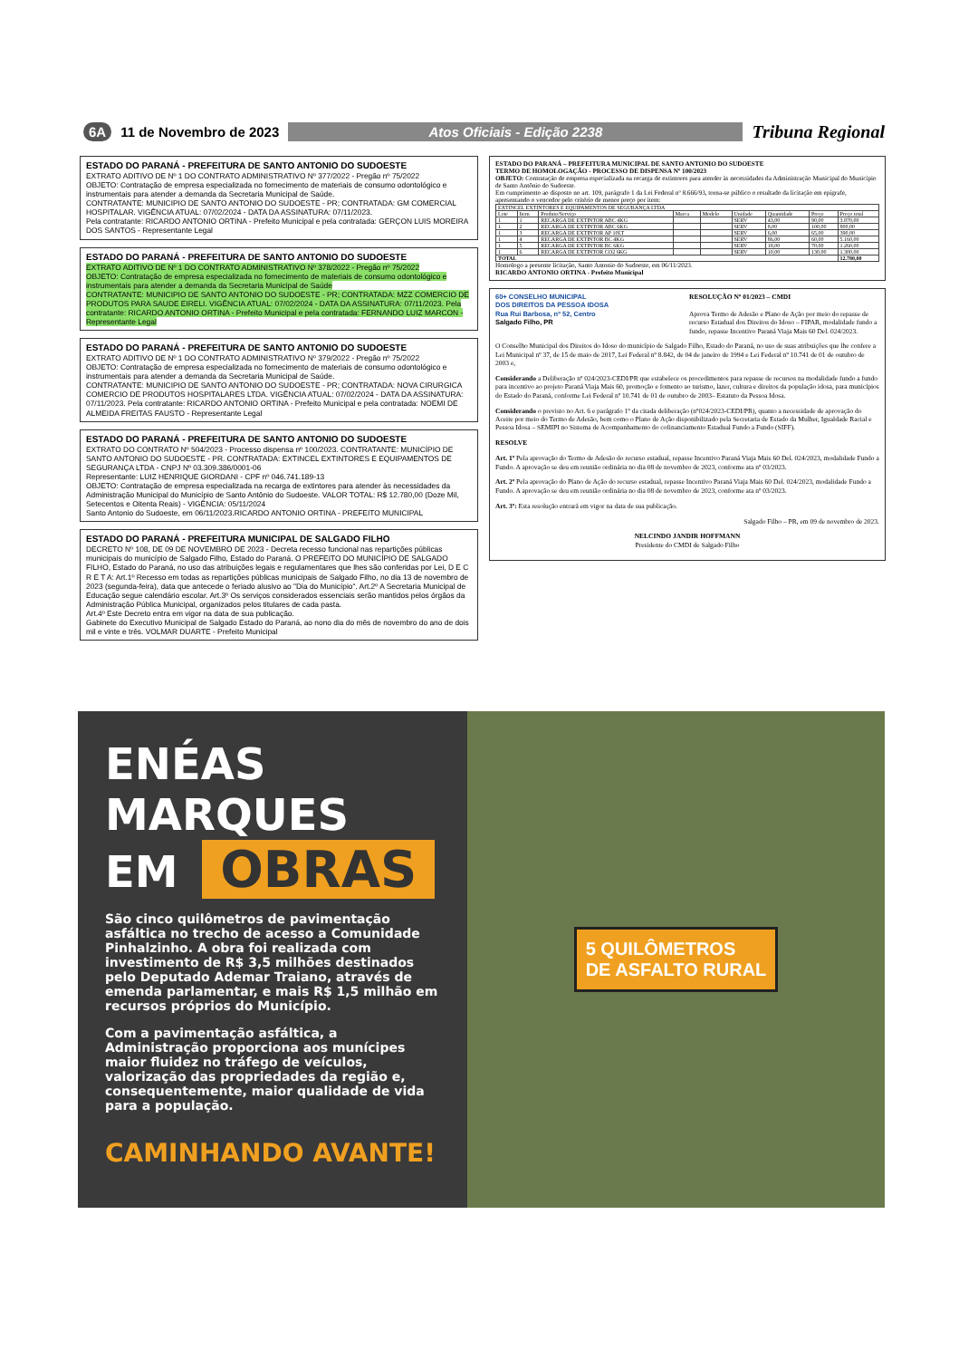6A 11 de Novembro de 2023 Atos Oficiais - Edição 2238 Tribuna Regional
ESTADO DO PARANÁ - PREFEITURA DE SANTO ANTONIO DO SUDOESTE
EXTRATO ADITIVO DE Nº 1 DO CONTRATO ADMINISTRATIVO Nº 377/2022 - Pregão nº 75/2022
OBJETO: Contratação de empresa especializada no fornecimento de materiais de consumo odontológico e instrumentais para atender a demanda da Secretaria Municipal de Saúde.
CONTRATANTE: MUNICIPIO DE SANTO ANTONIO DO SUDOESTE - PR; CONTRATADA: GM COMERCIAL HOSPITALAR. VIGÊNCIA ATUAL: 07/02/2024 - DATA DA ASSINATURA: 07/11/2023.
Pela contratante: RICARDO ANTONIO ORTINA - Prefeito Municipal e pela contratada: GERÇON LUIS MOREIRA DOS SANTOS - Representante Legal
ESTADO DO PARANÁ - PREFEITURA DE SANTO ANTONIO DO SUDOESTE
EXTRATO ADITIVO DE Nº 1 DO CONTRATO ADMINISTRATIVO Nº 378/2022 - Pregão nº 75/2022
OBJETO: Contratação de empresa especializada no fornecimento de materiais de consumo odontológico e instrumentais para atender a demanda da Secretaria Municipal de Saúde
CONTRATANTE: MUNICIPIO DE SANTO ANTONIO DO SUDOESTE - PR; CONTRATADA: MZZ COMERCIO DE PRODUTOS PARA SAUDE EIRELI. VIGÊNCIA ATUAL: 07/02/2024 - DATA DA ASSINATURA: 07/11/2023. Pela contratante: RICARDO ANTONIO ORTINA - Prefeito Municipal e pela contratada: FERNANDO LUIZ MARCON - Representante Legal
ESTADO DO PARANÁ - PREFEITURA DE SANTO ANTONIO DO SUDOESTE
EXTRATO ADITIVO DE Nº 1 DO CONTRATO ADMINISTRATIVO Nº 379/2022 - Pregão nº 75/2022
OBJETO: Contratação de empresa especializada no fornecimento de materiais de consumo odontológico e instrumentais para atender a demanda da Secretaria Municipal de Saúde.
CONTRATANTE: MUNICIPIO DE SANTO ANTONIO DO SUDOESTE - PR; CONTRATADA: NOVA CIRURGICA COMERCIO DE PRODUTOS HOSPITALARES LTDA. VIGÊNCIA ATUAL: 07/02/2024 - DATA DA ASSINATURA: 07/11/2023. Pela contratante: RICARDO ANTONIO ORTINA - Prefeito Municipal e pela contratada: NOEMI DE ALMEIDA FREITAS FAUSTO - Representante Legal
ESTADO DO PARANÁ - PREFEITURA DE SANTO ANTONIO DO SUDOESTE
EXTRATO DO CONTRATO Nº 504/2023 - Processo dispensa nº 100/2023. CONTRATANTE: MUNICÍPIO DE SANTO ANTONIO DO SUDOESTE - PR. CONTRATADA: EXTINCEL EXTINTORES E EQUIPAMENTOS DE SEGURANÇA LTDA - CNPJ Nº 03.309.386/0001-06
Representante: LUIZ HENRIQUE GIORDANI - CPF nº 046.741.189-13
OBJETO: Contratação de empresa especializada na recarga de extintores para atender às necessidades da Administração Municipal do Município de Santo Antônio do Sudoeste. VALOR TOTAL: R$ 12.780,00 (Doze Mil, Setecentos e Oitenta Reais) - VIGÊNCIA: 05/11/2024
Santo Antonio do Sudoeste, em 06/11/2023.RICARDO ANTONIO ORTINA - PREFEITO MUNICIPAL
ESTADO DO PARANÁ - PREFEITURA MUNICIPAL DE SALGADO FILHO
DECRETO Nº 108, DE 09 DE NOVEMBRO DE 2023 - Decreta recesso funcional nas repartições públicas municipais do município de Salgado Filho, Estado do Paraná. O PREFEITO DO MUNICÍPIO DE SALGADO FILHO, Estado do Paraná, no uso das atribuições legais e regulamentares que lhes são conferidas por Lei, D E C R E T A: Art.1º Recesso em todas as repartições públicas municipais de Salgado Filho, no dia 13 de novembro de 2023 (segunda-feira), data que antecede o feriado alusivo ao "Dia do Município". Art.2º A Secretaria Municipal de Educação segue calendário escolar. Art.3º Os serviços considerados essenciais serão mantidos pelos órgãos da Administração Pública Municipal, organizados pelos titulares de cada pasta.
Art.4º Este Decreto entra em vigor na data de sua publicação.
Gabinete do Executivo Municipal de Salgado Estado do Paraná, ao nono dia do mês de novembro do ano de dois mil e vinte e três. VOLMAR DUARTE - Prefeito Municipal
ESTADO DO PARANÁ – PREFEITURA MUNICIPAL DE SANTO ANTONIO DO SUDOESTE
TERMO DE HOMOLOGAÇÃO - PROCESSO DE DISPENSA Nº 100/2023
OBJETO: Contratação de empresa especializada na recarga de extintores para atender às necessidades da Administração Municipal do Município de Santo Antônio do Sudoeste.
Em cumprimento ao disposto no art. 109, parágrafo 1 da Lei Federal nº 8.666/93, torna-se público o resultado da licitação em epígrafe, apresentando o vencedor pelo critério de menor preço por item:
| EXTINCEL EXTINTORES E EQUIPAMENTOS DE SEGURANÇA LTDA | | | | | | | | |
| Lote | Item | Produto/Serviço | Marca | Modelo | Unidade | Quantidade | Preço | Preço total |
| 1 | 1 | RECARGA DE EXTINTOR ABC 4KG | | | SERV | 43,00 | 90,00 | 3.870,00 |
| 1 | 2 | RECARGA DE EXTINTOR ABC 6KG | | | SERV | 8,00 | 100,00 | 800,00 |
| 1 | 3 | RECARGA DE EXTINTOR AP 10LT | | | SERV | 6,00 | 65,00 | 390,00 |
| 1 | 4 | RECARGA DE EXTINTOR BC 4KG | | | SERV | 86,00 | 60,00 | 5.160,00 |
| 1 | 5 | RECARGA DE EXTINTOR BC 6KG | | | SERV | 18,00 | 70,00 | 1.260,00 |
| 1 | 6 | RECARGA DE EXTINTOR CO2 6KG | | | SERV | 10,00 | 130,00 | 1.300,00 |
| TOTAL | | | | | | | | 12.780,00 |
Homologo a presente licitação, Santo Antonio do Sudoeste, em 06/11/2023.
RICARDO ANTONIO ORTINA - Prefeito Municipal
60+ CONSELHO MUNICIPAL
DOS DIREITOS DA PESSOA IDOSA
Rua Rui Barbosa, nº 52, Centro
Salgado Filho, PR
RESOLUÇÃO Nº 01/2023 – CMDI
Aprova Termo de Adesão e Plano de Ação por meio do repasse de recurso Estadual dos Direitos do Idoso – FIPAR, modalidade fundo a fundo, repasse Incentivo Paraná Viaja Mais 60 Del. 024/2023.
O Conselho Municipal dos Direitos do Idoso do município de Salgado Filho, Estado do Paraná, no uso de suas atribuições que lhe confere a Lei Municipal nº 37, de 15 de maio de 2017, Lei Federal nº 8.842, de 04 de janeiro de 1994 e Lei Federal nº 10.741 de 01 de outubro de 2003 e,
Considerando a Deliberação nº 024/2023-CEDI/PR que estabelece os procedimentos para repasse de recursos na modalidade fundo a fundo para incentivo ao projeto Paraná Viaja Mais 60, promoção e fomento ao turismo, lazer, cultura e direitos da população idosa, para municípios do Estado do Paraná, conforme Lei Federal nº 10.741 de 01 de outubro de 2003– Estatuto da Pessoa Idosa.
Considerando o previsto no Art. 6 e parágrafo 1º da citada deliberação (nº024/2023-CEDI/PR), quanto a necessidade de aprovação do Aceite por meio do Termo de Adesão, bem como o Plano de Ação disponibilizado pela Secretaria de Estado da Mulher, Igualdade Racial e Pessoa Idosa – SEMIPI no Sistema de Acompanhamento do cofinanciamento Estadual Fundo a Fundo (SIFF).
RESOLVE
Art. 1º Pela aprovação do Termo de Adesão do recurso estadual, repasse Incentivo Paraná Viaja Mais 60 Del. 024/2023, modalidade Fundo a Fundo. A aprovação se deu em reunião ordinária no dia 08 de novembro de 2023, conforme ata nº 03/2023.
Art. 2º Pela aprovação do Plano de Ação do recurso estadual, repasse Incentivo Paraná Viaja Mais 60 Del. 024/2023, modalidade Fundo a Fundo. A aprovação se deu em reunião ordinária no dia 08 de novembro de 2023, conforme ata nº 03/2023.
Art. 3º: Esta resolução entrará em vigor na data de sua publicação.
Salgado Filho – PR, em 09 de novembro de 2023.
NELCINDO JANDIR HOFFMANN
Presidente do CMDI de Salgado Filho
ENÉAS MARQUES
EM OBRAS
São cinco quilômetros de pavimentação asfáltica no trecho de acesso a Comunidade Pinhalzinho. A obra foi realizada com investimento de R$ 3,5 milhões destinados pelo Deputado Ademar Traiano, através de emenda parlamentar, e mais R$ 1,5 milhão em recursos próprios do Município.
Com a pavimentação asfáltica, a Administração proporciona aos munícipes maior fluidez no tráfego de veículos, valorização das propriedades da região e, consequentemente, maior qualidade de vida para a população.
CAMINHANDO AVANTE!
5 QUILÔMETROS
DE ASFALTO RURAL